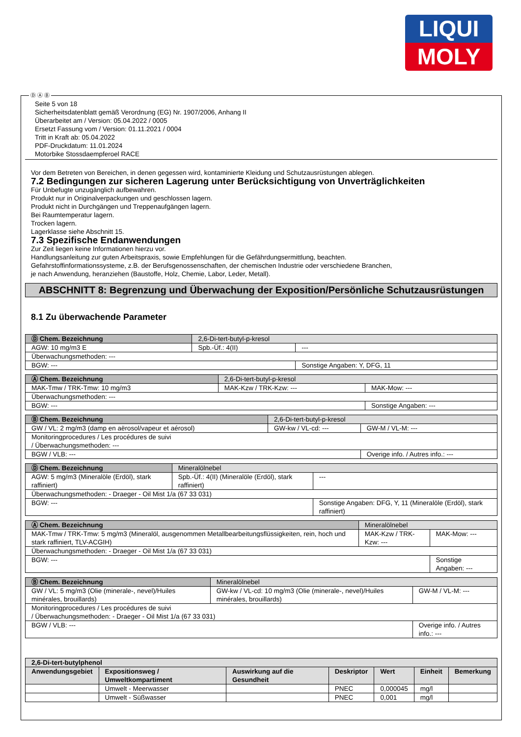LIQUI
MOLY
Ⓓ Ⓐ Ⓑ
Seite 5 von 18
Sicherheitsdatenblatt gemäß Verordnung (EG) Nr. 1907/2006, Anhang II
Überarbeitet am / Version: 05.04.2022 / 0005
Ersetzt Fassung vom / Version: 01.11.2021 / 0004
Tritt in Kraft ab: 05.04.2022
PDF-Druckdatum: 11.01.2024
Motorbike Stossdaempferoel RACE
Vor dem Betreten von Bereichen, in denen gegessen wird, kontaminierte Kleidung und Schutzausrüstungen ablegen.
7.2 Bedingungen zur sicheren Lagerung unter Berücksichtigung von Unverträglichkeiten
Für Unbefugte unzugänglich aufbewahren.
Produkt nur in Originalverpackungen und geschlossen lagern.
Produkt nicht in Durchgängen und Treppenaufgängen lagern.
Bei Raumtemperatur lagern.
Trocken lagern.
Lagerklasse siehe Abschnitt 15.
7.3 Spezifische Endanwendungen
Zur Zeit liegen keine Informationen hierzu vor.
Handlungsanleitung zur guten Arbeitspraxis, sowie Empfehlungen für die Gefährdungsermittlung, beachten.
Gefahrstoffinformationssysteme, z.B. der Berufsgenossenschaften, der chemischen Industrie oder verschiedene Branchen,
je nach Anwendung, heranziehen (Baustoffe, Holz, Chemie, Labor, Leder, Metall).
ABSCHNITT 8: Begrenzung und Überwachung der Exposition/Persönliche Schutzausrüstungen
8.1 Zu überwachende Parameter
| Ⓓ Chem. Bezeichnung | 2,6-Di-tert-butyl-p-kresol | | |
| AGW: 10 mg/m3 E | | Spb.-Üf.: 4(II) | --- |
| Überwachungsmethoden: --- | | | |
| BGW: --- | | | Sonstige Angaben: Y, DFG, 11 |
| Ⓐ Chem. Bezeichnung | 2,6-Di-tert-butyl-p-kresol | | |
| MAK-Tmw / TRK-Tmw: 10 mg/m3 | | MAK-Kzw / TRK-Kzw: --- | MAK-Mow: --- |
| Überwachungsmethoden: --- | | | |
| BGW: --- | | | Sonstige Angaben: --- |
| Ⓑ Chem. Bezeichnung | 2,6-Di-tert-butyl-p-kresol | | |
| GW / VL: 2 mg/m3 (damp en aërosol/vapeur et aérosol) | | GW-kw / VL-cd: --- | GW-M / VL-M: --- |
| Monitoringprocedures / Les procédures de suivi / Überwachungsmethoden: --- | | | |
| BGW / VLB: --- | | | Overige info. / Autres info.: --- |
| Ⓓ Chem. Bezeichnung | Mineralölnebel | | |
| AGW: 5 mg/m3 (Mineralöle (Erdöl), stark raffiniert) | | Spb.-Üf.: 4(II) (Mineralöle (Erdöl), stark raffiniert) | --- |
| Überwachungsmethoden: - Draeger - Oil Mist 1/a (67 33 031) | | | |
| BGW: --- | | | Sonstige Angaben: DFG, Y, 11 (Mineralöle (Erdöl), stark raffiniert) |
| Ⓐ Chem. Bezeichnung | Mineralölnebel | | |
| MAK-Tmw / TRK-Tmw: 5 mg/m3 (Mineralöl, ausgenommen Metallbearbeitungsflüssigkeiten, rein, hoch und stark raffiniert, TLV-ACGIH) | | MAK-Kzw / TRK-Kzw: --- | MAK-Mow: --- |
| Überwachungsmethoden: - Draeger - Oil Mist 1/a (67 33 031) | | | |
| BGW: --- | | | Sonstige Angaben: --- |
| Ⓑ Chem. Bezeichnung | Mineralölnebel | | |
| GW / VL: 5 mg/m3 (Olie (minerale-, nevel)/Huiles minérales, brouillards) | | GW-kw / VL-cd: 10 mg/m3 (Olie (minerale-, nevel)/Huiles minérales, brouillards) | GW-M / VL-M: --- |
| Monitoringprocedures / Les procédures de suivi / Überwachungsmethoden: - Draeger - Oil Mist 1/a (67 33 031) | | | |
| BGW / VLB: --- | | | Overige info. / Autres info.: --- |
| 2,6-Di-tert-butylphenol | | | | | | |
| --- | --- | --- | --- | --- | --- | --- |
| Anwendungsgebiet | Expositionsweg / Umweltkompartiment | Auswirkung auf die Gesundheit | Deskriptor | Wert | Einheit | Bemerkung |
| | Umwelt - Meerwasser | | PNEC | 0,000045 | mg/l | |
| | Umwelt - Süßwasser | | PNEC | 0,001 | mg/l | |